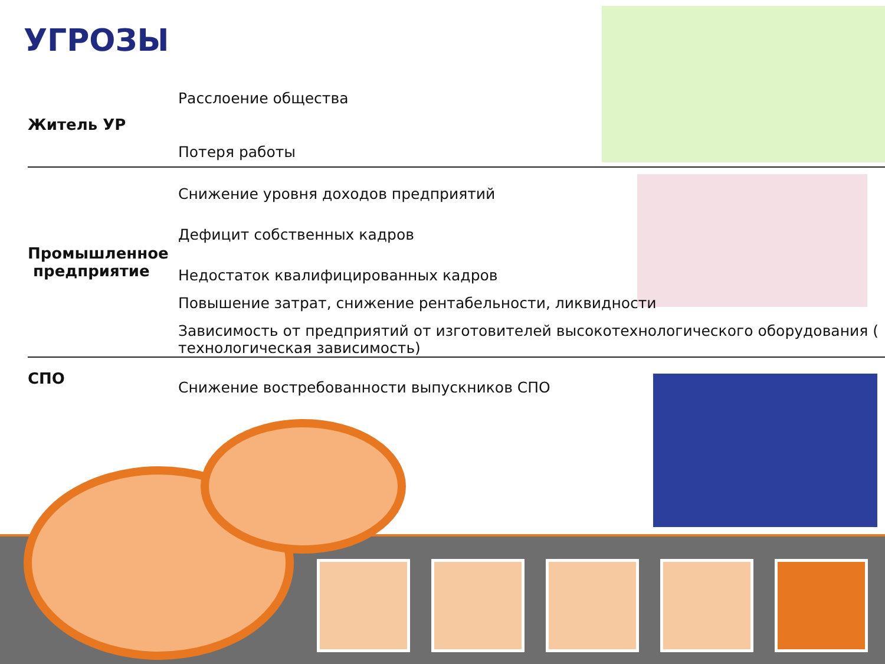УГРОЗЫ
| Житель УР | Расслоение общества Потеря работы |
| Промышленное предприятие | Снижение уровня доходов предприятий Дефицит собственных кадров Недостаток квалифицированных кадров Повышение затрат, снижение рентабельности, ликвидности Зависимость от предприятий от изготовителей высокотехнологического оборудования ( технологическая зависимость) |
| СПО | Снижение востребованности выпускников СПО |